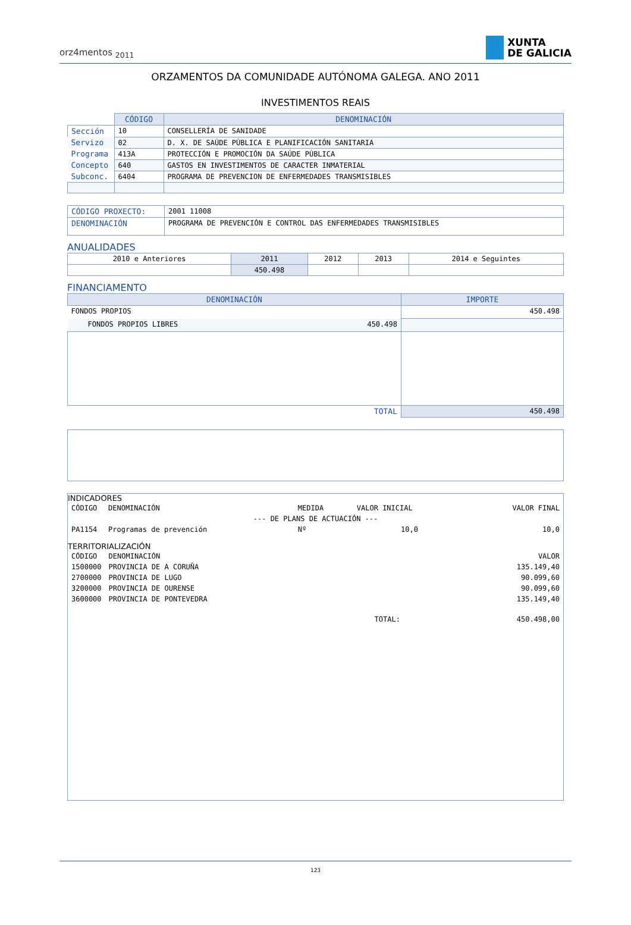orz4mentos <sub>2011</sub>
XUNTA
DE GALICIA
ORZAMENTOS DA COMUNIDADE AUTÓNOMA GALEGA. ANO 2011
INVESTIMENTOS REAIS
| | CÓDIGO | DENOMINACIÓN |
| Sección | 10 | CONSELLERÍA DE SANIDADE |
| Servizo | 02 | D. X. DE SAÚDE PÚBLICA E PLANIFICACIÓN SANITARIA |
| Programa | 413A | PROTECCIÓN E PROMOCIÓN DA SAÚDE PÚBLICA |
| Concepto | 640 | GASTOS EN INVESTIMENTOS DE CARACTER INMATERIAL |
| Subconc. | 6404 | PROGRAMA DE PREVENCION DE ENFERMEDADES TRANSMISIBLES |
| CÓDIGO PROXECTO: | 2001 11008 |
| DENOMINACIÓN | PROGRAMA DE PREVENCIÓN E CONTROL DAS ENFERMEDADES TRANSMISIBLES |
ANUALIDADES
| 2010 e Anteriores | 2011 | 2012 | 2013 | 2014 e Seguintes |
| | 450.498 | | | |
FINANCIAMENTO
| DENOMINACIÓN | | IMPORTE |
| --- | --- | --- |
| FONDOS PROPIOS | | 450.498 |
| FONDOS PROPIOS LIBRES | 450.498 | |
| TOTAL | | 450.498 |
INDICADORES
| CÓDIGO | DENOMINACIÓN | MEDIDA | VALOR INICIAL | VALOR FINAL |
| --- DE PLANS DE ACTUACIÓN --- | | | | |
| PA1154 | Programas de prevención | Nº | 10,0 | 10,0 |
TERRITORIALIZACIÓN
| CÓDIGO | DENOMINACIÓN | | VALOR |
| 1500000 | PROVINCIA DE A CORUÑA | | 135.149,40 |
| 2700000 | PROVINCIA DE LUGO | | 90.099,60 |
| 3200000 | PROVINCIA DE OURENSE | | 90.099,60 |
| 3600000 | PROVINCIA DE PONTEVEDRA | | 135.149,40 |
| | | TOTAL: | 450.498,00 |
123